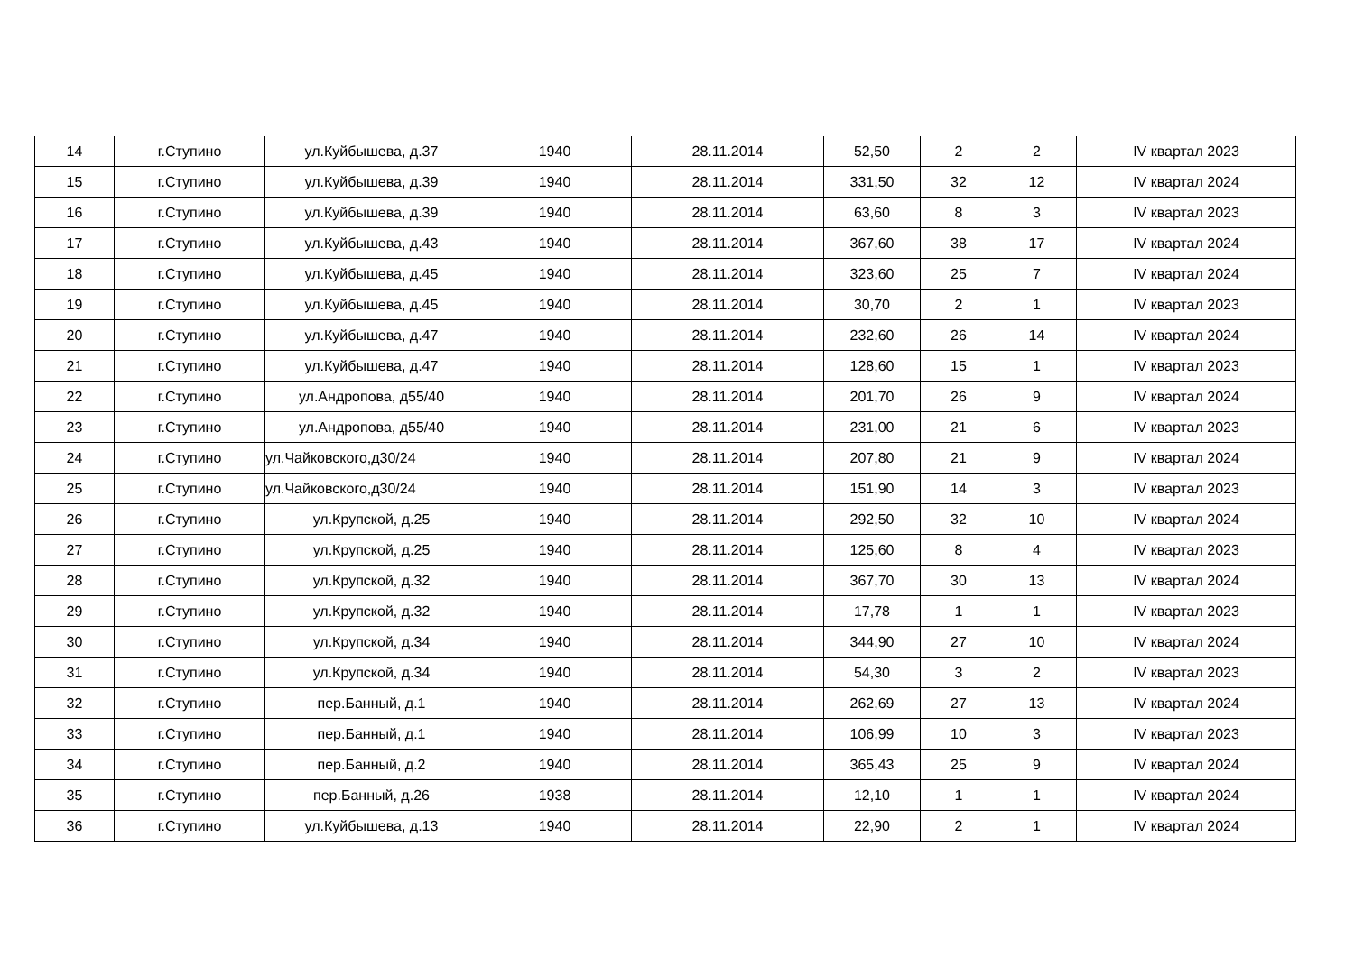| 14 | г.Ступино | ул.Куйбышева, д.37 | 1940 | 28.11.2014 | 52,50 | 2 | 2 | IV квартал 2023 |
| 15 | г.Ступино | ул.Куйбышева, д.39 | 1940 | 28.11.2014 | 331,50 | 32 | 12 | IV квартал 2024 |
| 16 | г.Ступино | ул.Куйбышева, д.39 | 1940 | 28.11.2014 | 63,60 | 8 | 3 | IV квартал 2023 |
| 17 | г.Ступино | ул.Куйбышева, д.43 | 1940 | 28.11.2014 | 367,60 | 38 | 17 | IV квартал 2024 |
| 18 | г.Ступино | ул.Куйбышева, д.45 | 1940 | 28.11.2014 | 323,60 | 25 | 7 | IV квартал 2024 |
| 19 | г.Ступино | ул.Куйбышева, д.45 | 1940 | 28.11.2014 | 30,70 | 2 | 1 | IV квартал 2023 |
| 20 | г.Ступино | ул.Куйбышева, д.47 | 1940 | 28.11.2014 | 232,60 | 26 | 14 | IV квартал 2024 |
| 21 | г.Ступино | ул.Куйбышева, д.47 | 1940 | 28.11.2014 | 128,60 | 15 | 1 | IV квартал 2023 |
| 22 | г.Ступино | ул.Андропова, д55/40 | 1940 | 28.11.2014 | 201,70 | 26 | 9 | IV квартал 2024 |
| 23 | г.Ступино | ул.Андропова, д55/40 | 1940 | 28.11.2014 | 231,00 | 21 | 6 | IV квартал 2023 |
| 24 | г.Ступино | ул.Чайковского,д30/24 | 1940 | 28.11.2014 | 207,80 | 21 | 9 | IV квартал 2024 |
| 25 | г.Ступино | ул.Чайковского,д30/24 | 1940 | 28.11.2014 | 151,90 | 14 | 3 | IV квартал 2023 |
| 26 | г.Ступино | ул.Крупской, д.25 | 1940 | 28.11.2014 | 292,50 | 32 | 10 | IV квартал 2024 |
| 27 | г.Ступино | ул.Крупской, д.25 | 1940 | 28.11.2014 | 125,60 | 8 | 4 | IV квартал 2023 |
| 28 | г.Ступино | ул.Крупской, д.32 | 1940 | 28.11.2014 | 367,70 | 30 | 13 | IV квартал 2024 |
| 29 | г.Ступино | ул.Крупской, д.32 | 1940 | 28.11.2014 | 17,78 | 1 | 1 | IV квартал 2023 |
| 30 | г.Ступино | ул.Крупской, д.34 | 1940 | 28.11.2014 | 344,90 | 27 | 10 | IV квартал 2024 |
| 31 | г.Ступино | ул.Крупской, д.34 | 1940 | 28.11.2014 | 54,30 | 3 | 2 | IV квартал 2023 |
| 32 | г.Ступино | пер.Банный, д.1 | 1940 | 28.11.2014 | 262,69 | 27 | 13 | IV квартал 2024 |
| 33 | г.Ступино | пер.Банный, д.1 | 1940 | 28.11.2014 | 106,99 | 10 | 3 | IV квартал 2023 |
| 34 | г.Ступино | пер.Банный, д.2 | 1940 | 28.11.2014 | 365,43 | 25 | 9 | IV квартал 2024 |
| 35 | г.Ступино | пер.Банный, д.26 | 1938 | 28.11.2014 | 12,10 | 1 | 1 | IV квартал 2024 |
| 36 | г.Ступино | ул.Куйбышева, д.13 | 1940 | 28.11.2014 | 22,90 | 2 | 1 | IV квартал 2024 |